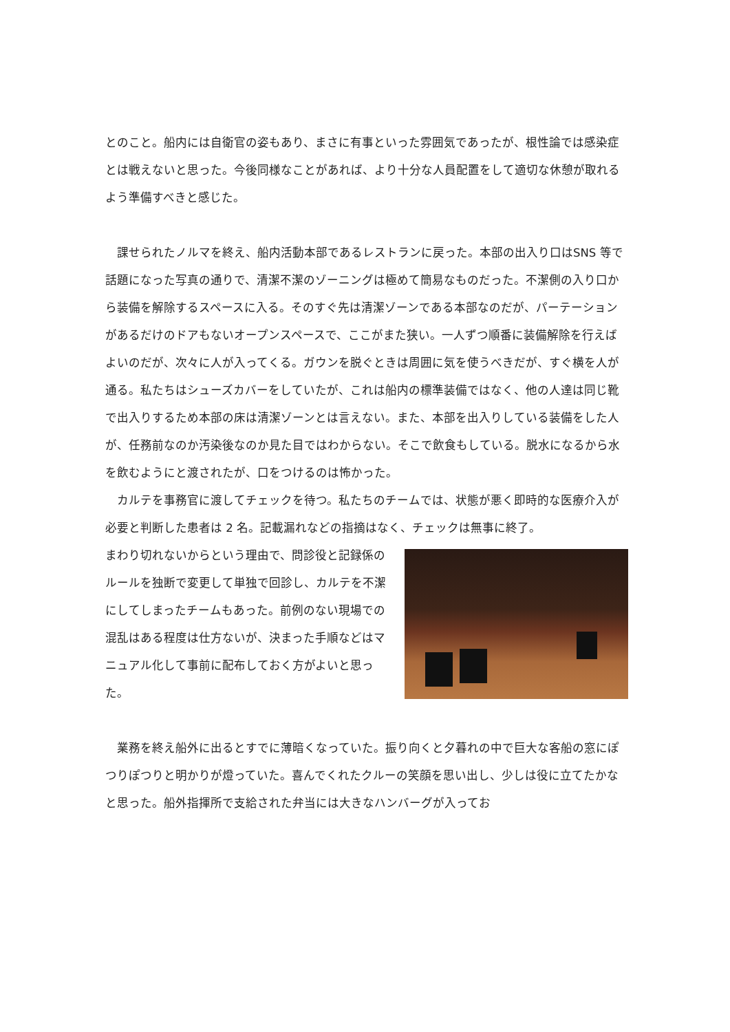とのこと。船内には自衛官の姿もあり、まさに有事といった雰囲気であったが、根性論では感染症とは戦えないと思った。今後同様なことがあれば、より十分な人員配置をして適切な休憩が取れるよう準備すべきと感じた。
　課せられたノルマを終え、船内活動本部であるレストランに戻った。本部の出入り口はSNS 等で話題になった写真の通りで、清潔不潔のゾーニングは極めて簡易なものだった。不潔側の入り口から装備を解除するスペースに入る。そのすぐ先は清潔ゾーンである本部なのだが、パーテーションがあるだけのドアもないオープンスペースで、ここがまた狭い。一人ずつ順番に装備解除を行えばよいのだが、次々に人が入ってくる。ガウンを脱ぐときは周囲に気を使うべきだが、すぐ横を人が通る。私たちはシューズカバーをしていたが、これは船内の標準装備ではなく、他の人達は同じ靴で出入りするため本部の床は清潔ゾーンとは言えない。また、本部を出入りしている装備をした人が、任務前なのか汚染後なのか見た目ではわからない。そこで飲食もしている。脱水になるから水を飲むようにと渡されたが、口をつけるのは怖かった。
　カルテを事務官に渡してチェックを待つ。私たちのチームでは、状態が悪く即時的な医療介入が必要と判断した患者は 2 名。記載漏れなどの指摘はなく、チェックは無事に終了。
まわり切れないからという理由で、問診役と記録係のルールを独断で変更して単独で回診し、カルテを不潔にしてしまったチームもあった。前例のない現場での混乱はある程度は仕方ないが、決まった手順などはマニュアル化して事前に配布しておく方がよいと思った。
　業務を終え船外に出るとすでに薄暗くなっていた。振り向くと夕暮れの中で巨大な客船の窓にぽつりぽつりと明かりが燈っていた。喜んでくれたクルーの笑顔を思い出し、少しは役に立てたかなと思った。船外指揮所で支給された弁当には大きなハンバーグが入ってお